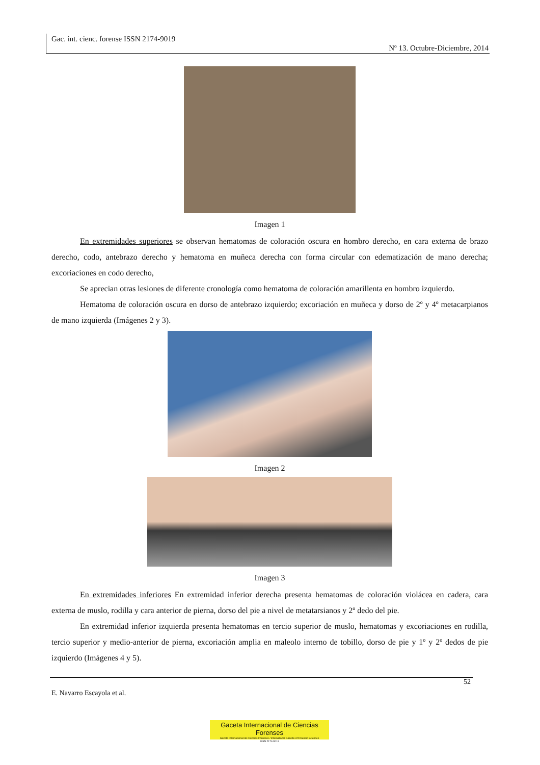Gac. int. cienc. forense ISSN 2174-9019
Nº 13. Octubre-Diciembre, 2014
Imagen 1
En extremidades superiores se observan hematomas de coloración oscura en hombro derecho, en cara externa de brazo derecho, codo, antebrazo derecho y hematoma en muñeca derecha con forma circular con edematización de mano derecha; excoriaciones en codo derecho,
Se aprecian otras lesiones de diferente cronología como hematoma de coloración amarillenta en hombro izquierdo.
Hematoma de coloración oscura en dorso de antebrazo izquierdo; excoriación en muñeca y dorso de 2º y 4º metacarpianos de mano izquierda (Imágenes 2 y 3).
Imagen 2
Imagen 3
En extremidades inferiores En extremidad inferior derecha presenta hematomas de coloración violácea en cadera, cara externa de muslo, rodilla y cara anterior de pierna, dorso del pie a nivel de metatarsianos y 2º dedo del pie.
En extremidad inferior izquierda presenta hematomas en tercio superior de muslo, hematomas y excoriaciones en rodilla, tercio superior y medio-anterior de pierna, excoriación amplia en maleolo interno de tobillo, dorso de pie y 1º y 2º dedos de pie izquierdo (Imágenes 4 y 5).
52
E. Navarro Escayola et al.
Gaceta Internacional de Ciencias Forenses
Gazeta Internacional de Ciências Forenses / International Gazette of Forensic Sciences
ISSN 2174-9019